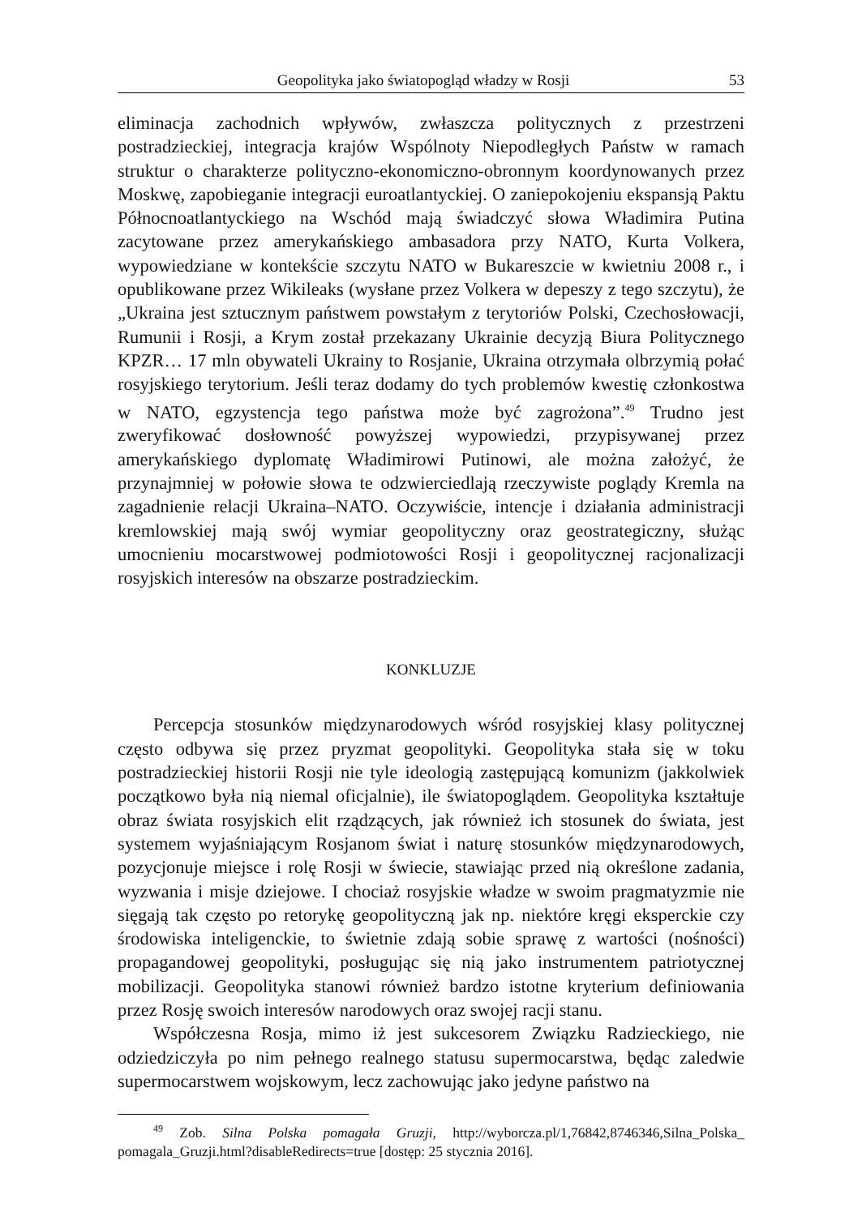Geopolityka jako światopogląd władzy w Rosji 53
eliminacja zachodnich wpływów, zwłaszcza politycznych z przestrzeni postradzieckiej, integracja krajów Wspólnoty Niepodległych Państw w ramach struktur o charakterze polityczno-ekonomiczno-obronnym koordynowanych przez Moskwę, zapobieganie integracji euroatlantyckiej. O zaniepokojeniu ekspansją Paktu Północnoatlantyckiego na Wschód mają świadczyć słowa Władimira Putina zacytowane przez amerykańskiego ambasadora przy NATO, Kurta Volkera, wypowiedziane w kontekście szczytu NATO w Bukareszcie w kwietniu 2008 r., i opublikowane przez Wikileaks (wysłane przez Volkera w depeszy z tego szczytu), że „Ukraina jest sztucznym państwem powstałym z terytoriów Polski, Czechosłowacji, Rumunii i Rosji, a Krym został przekazany Ukrainie decyzją Biura Politycznego KPZR… 17 mln obywateli Ukrainy to Rosjanie, Ukraina otrzymała olbrzymią połać rosyjskiego terytorium. Jeśli teraz dodamy do tych problemów kwestię członkostwa w NATO, egzystencja tego państwa może być zagrożona”.<sup>49</sup> Trudno jest zweryfikować dosłowność powyższej wypowiedzi, przypisywanej przez amerykańskiego dyplomatę Władimirowi Putinowi, ale można założyć, że przynajmniej w połowie słowa te odzwierciedlają rzeczywiste poglądy Kremla na zagadnienie relacji Ukraina–NATO. Oczywiście, intencje i działania administracji kremlowskiej mają swój wymiar geopolityczny oraz geostrategiczny, służąc umocnieniu mocarstwowej podmiotowości Rosji i geopolitycznej racjonalizacji rosyjskich interesów na obszarze postradzieckim.
KONKLUZJE
Percepcja stosunków międzynarodowych wśród rosyjskiej klasy politycznej często odbywa się przez pryzmat geopolityki. Geopolityka stała się w toku postradzieckiej historii Rosji nie tyle ideologią zastępującą komunizm (jakkolwiek początkowo była nią niemal oficjalnie), ile światopoglądem. Geopolityka kształtuje obraz świata rosyjskich elit rządzących, jak również ich stosunek do świata, jest systemem wyjaśniającym Rosjanom świat i naturę stosunków międzynarodowych, pozycjonuje miejsce i rolę Rosji w świecie, stawiając przed nią określone zadania, wyzwania i misje dziejowe. I chociaż rosyjskie władze w swoim pragmatyzmie nie sięgają tak często po retorykę geopolityczną jak np. niektóre kręgi eksperckie czy środowiska inteligenckie, to świetnie zdają sobie sprawę z wartości (nośności) propagandowej geopolityki, posługując się nią jako instrumentem patriotycznej mobilizacji. Geopolityka stanowi również bardzo istotne kryterium definiowania przez Rosję swoich interesów narodowych oraz swojej racji stanu.
Współczesna Rosja, mimo iż jest sukcesorem Związku Radzieckiego, nie odziedziczyła po nim pełnego realnego statusu supermocarstwa, będąc zaledwie supermocarstwem wojskowym, lecz zachowując jako jedyne państwo na
<sup>49</sup> Zob. Silna Polska pomagała Gruzji, http://wyborcza.pl/1,76842,8746346,Silna_Polska_ pomagala_Gruzji.html?disableRedirects=true [dostęp: 25 stycznia 2016].